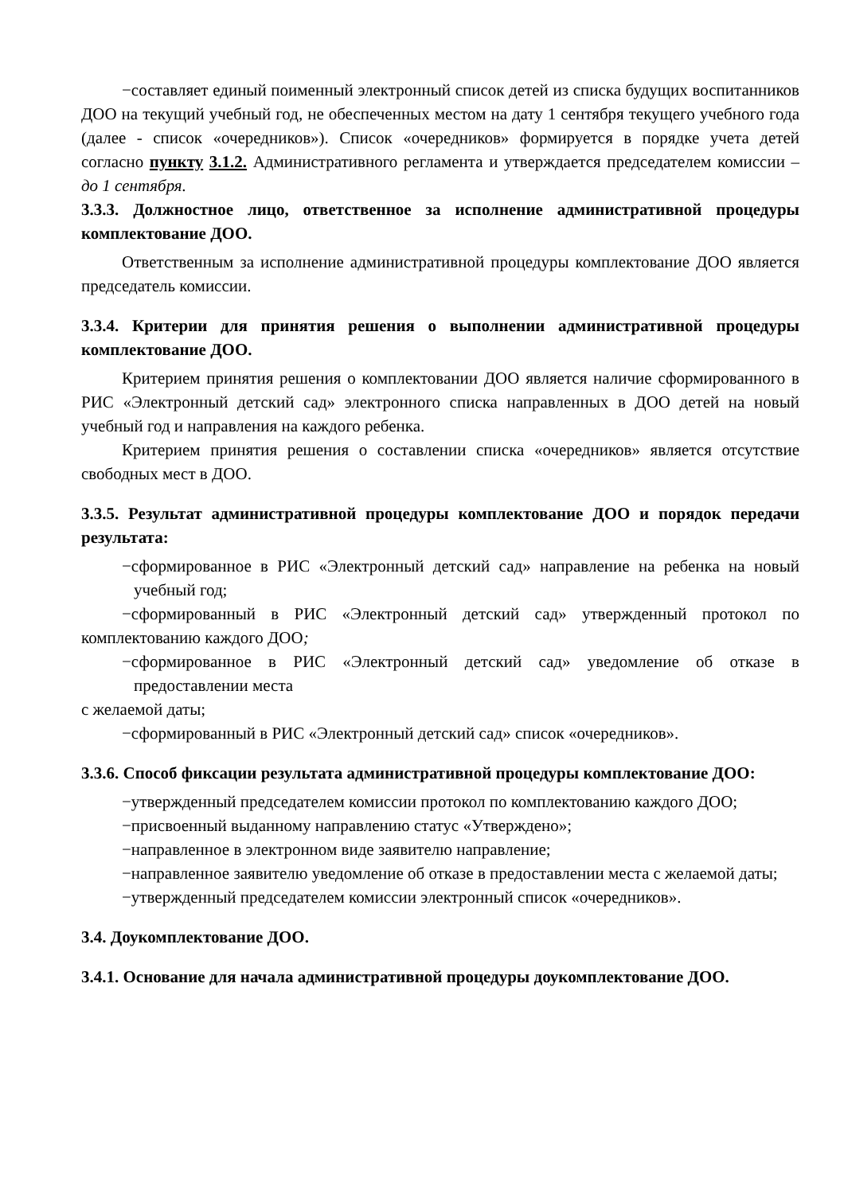−составляет единый поименный электронный список детей из списка будущих воспитанников ДОО на текущий учебный год, не обеспеченных местом на дату 1 сентября текущего учебного года (далее - список «очередников»). Список «очередников» формируется в порядке учета детей согласно пункту 3.1.2. Административного регламента и утверждается председателем комиссии – до 1 сентября.
3.3.3. Должностное лицо, ответственное за исполнение административной процедуры комплектование ДОО.
Ответственным за исполнение административной процедуры комплектование ДОО является председатель комиссии.
3.3.4. Критерии для принятия решения о выполнении административной процедуры комплектование ДОО.
Критерием принятия решения о комплектовании ДОО является наличие сформированного в РИС «Электронный детский сад» электронного списка направленных в ДОО детей на новый учебный год и направления на каждого ребенка.
Критерием принятия решения о составлении списка «очередников» является отсутствие свободных мест в ДОО.
3.3.5. Результат административной процедуры комплектование ДОО и порядок передачи результата:
−сформированное в РИС «Электронный детский сад» направление на ребенка на новый учебный год;
−сформированный в РИС «Электронный детский сад» утвержденный протокол по комплектованию каждого ДОО;
−сформированное в РИС «Электронный детский сад» уведомление об отказе в предоставлении места
с желаемой даты;
−сформированный в РИС «Электронный детский сад» список «очередников».
3.3.6. Способ фиксации результата административной процедуры комплектование ДОО:
−утвержденный председателем комиссии протокол по комплектованию каждого ДОО;
−присвоенный выданному направлению статус «Утверждено»;
−направленное в электронном виде заявителю направление;
−направленное заявителю уведомление об отказе в предоставлении места с желаемой даты;
−утвержденный председателем комиссии электронный список «очередников».
3.4. Доукомплектование ДОО.
3.4.1. Основание для начала административной процедуры доукомплектование ДОО.